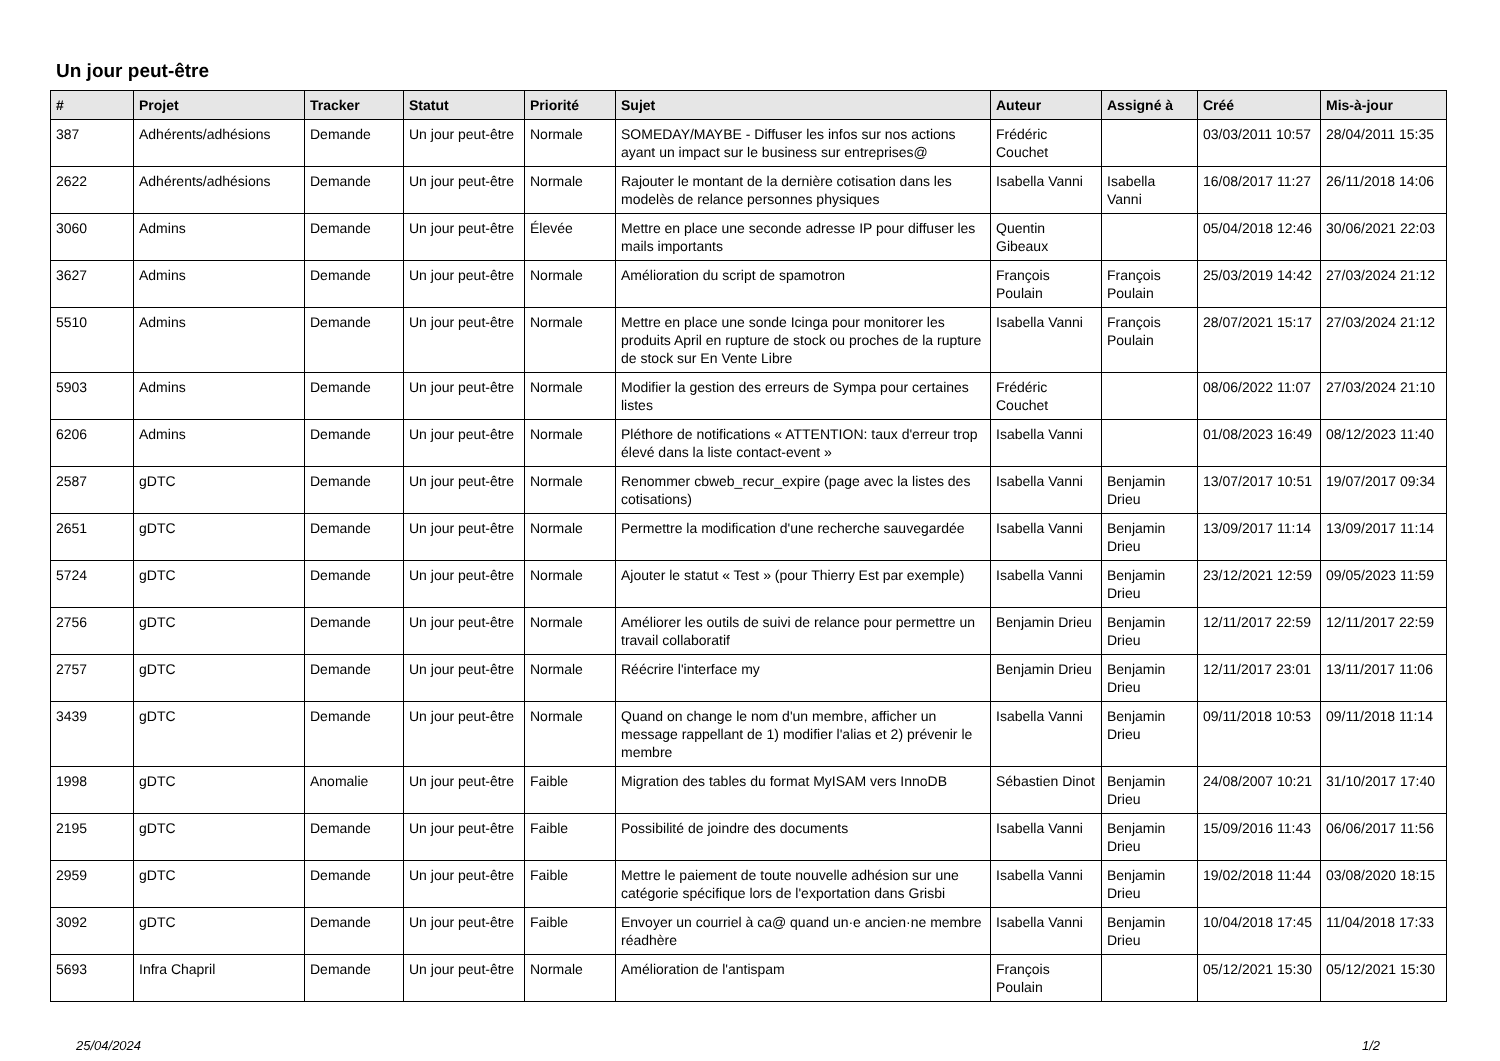Un jour peut-être
| # | Projet | Tracker | Statut | Priorité | Sujet | Auteur | Assigné à | Créé | Mis-à-jour |
| --- | --- | --- | --- | --- | --- | --- | --- | --- | --- |
| 387 | Adhérents/adhésions | Demande | Un jour peut-être | Normale | SOMEDAY/MAYBE - Diffuser les infos sur nos actions ayant un impact sur le business sur entreprises@ | Frédéric Couchet | | 03/03/2011 10:57 | 28/04/2011 15:35 |
| 2622 | Adhérents/adhésions | Demande | Un jour peut-être | Normale | Rajouter le montant de la dernière cotisation dans les modelès de relance personnes physiques | Isabella Vanni | Isabella Vanni | 16/08/2017 11:27 | 26/11/2018 14:06 |
| 3060 | Admins | Demande | Un jour peut-être | Élevée | Mettre en place une seconde adresse IP pour diffuser les mails importants | Quentin Gibeaux | | 05/04/2018 12:46 | 30/06/2021 22:03 |
| 3627 | Admins | Demande | Un jour peut-être | Normale | Amélioration du script de spamotron | François Poulain | François Poulain | 25/03/2019 14:42 | 27/03/2024 21:12 |
| 5510 | Admins | Demande | Un jour peut-être | Normale | Mettre en place une sonde Icinga pour monitorer les produits April en rupture de stock ou proches de la rupture de stock sur En Vente Libre | Isabella Vanni | François Poulain | 28/07/2021 15:17 | 27/03/2024 21:12 |
| 5903 | Admins | Demande | Un jour peut-être | Normale | Modifier la gestion des erreurs de Sympa pour certaines listes | Frédéric Couchet | | 08/06/2022 11:07 | 27/03/2024 21:10 |
| 6206 | Admins | Demande | Un jour peut-être | Normale | Pléthore de notifications « ATTENTION: taux d'erreur trop élevé dans la liste contact-event » | Isabella Vanni | | 01/08/2023 16:49 | 08/12/2023 11:40 |
| 2587 | gDTC | Demande | Un jour peut-être | Normale | Renommer cbweb_recur_expire (page avec la listes des cotisations) | Isabella Vanni | Benjamin Drieu | 13/07/2017 10:51 | 19/07/2017 09:34 |
| 2651 | gDTC | Demande | Un jour peut-être | Normale | Permettre la modification d'une recherche sauvegardée | Isabella Vanni | Benjamin Drieu | 13/09/2017 11:14 | 13/09/2017 11:14 |
| 5724 | gDTC | Demande | Un jour peut-être | Normale | Ajouter le statut « Test » (pour Thierry Est par exemple) | Isabella Vanni | Benjamin Drieu | 23/12/2021 12:59 | 09/05/2023 11:59 |
| 2756 | gDTC | Demande | Un jour peut-être | Normale | Améliorer les outils de suivi de relance pour permettre un travail collaboratif | Benjamin Drieu | Benjamin Drieu | 12/11/2017 22:59 | 12/11/2017 22:59 |
| 2757 | gDTC | Demande | Un jour peut-être | Normale | Réécrire l'interface my | Benjamin Drieu | Benjamin Drieu | 12/11/2017 23:01 | 13/11/2017 11:06 |
| 3439 | gDTC | Demande | Un jour peut-être | Normale | Quand on change le nom d'un membre, afficher un message rappellant de 1) modifier l'alias et 2) prévenir le membre | Isabella Vanni | Benjamin Drieu | 09/11/2018 10:53 | 09/11/2018 11:14 |
| 1998 | gDTC | Anomalie | Un jour peut-être | Faible | Migration des tables du format MyISAM vers InnoDB | Sébastien Dinot | Benjamin Drieu | 24/08/2007 10:21 | 31/10/2017 17:40 |
| 2195 | gDTC | Demande | Un jour peut-être | Faible | Possibilité de joindre des documents | Isabella Vanni | Benjamin Drieu | 15/09/2016 11:43 | 06/06/2017 11:56 |
| 2959 | gDTC | Demande | Un jour peut-être | Faible | Mettre le paiement de toute nouvelle adhésion sur une catégorie spécifique lors de l'exportation dans Grisbi | Isabella Vanni | Benjamin Drieu | 19/02/2018 11:44 | 03/08/2020 18:15 |
| 3092 | gDTC | Demande | Un jour peut-être | Faible | Envoyer un courriel à ca@ quand un·e ancien·ne membre réadhère | Isabella Vanni | Benjamin Drieu | 10/04/2018 17:45 | 11/04/2018 17:33 |
| 5693 | Infra Chapril | Demande | Un jour peut-être | Normale | Amélioration de l'antispam | François Poulain | | 05/12/2021 15:30 | 05/12/2021 15:30 |
25/04/2024 1/2